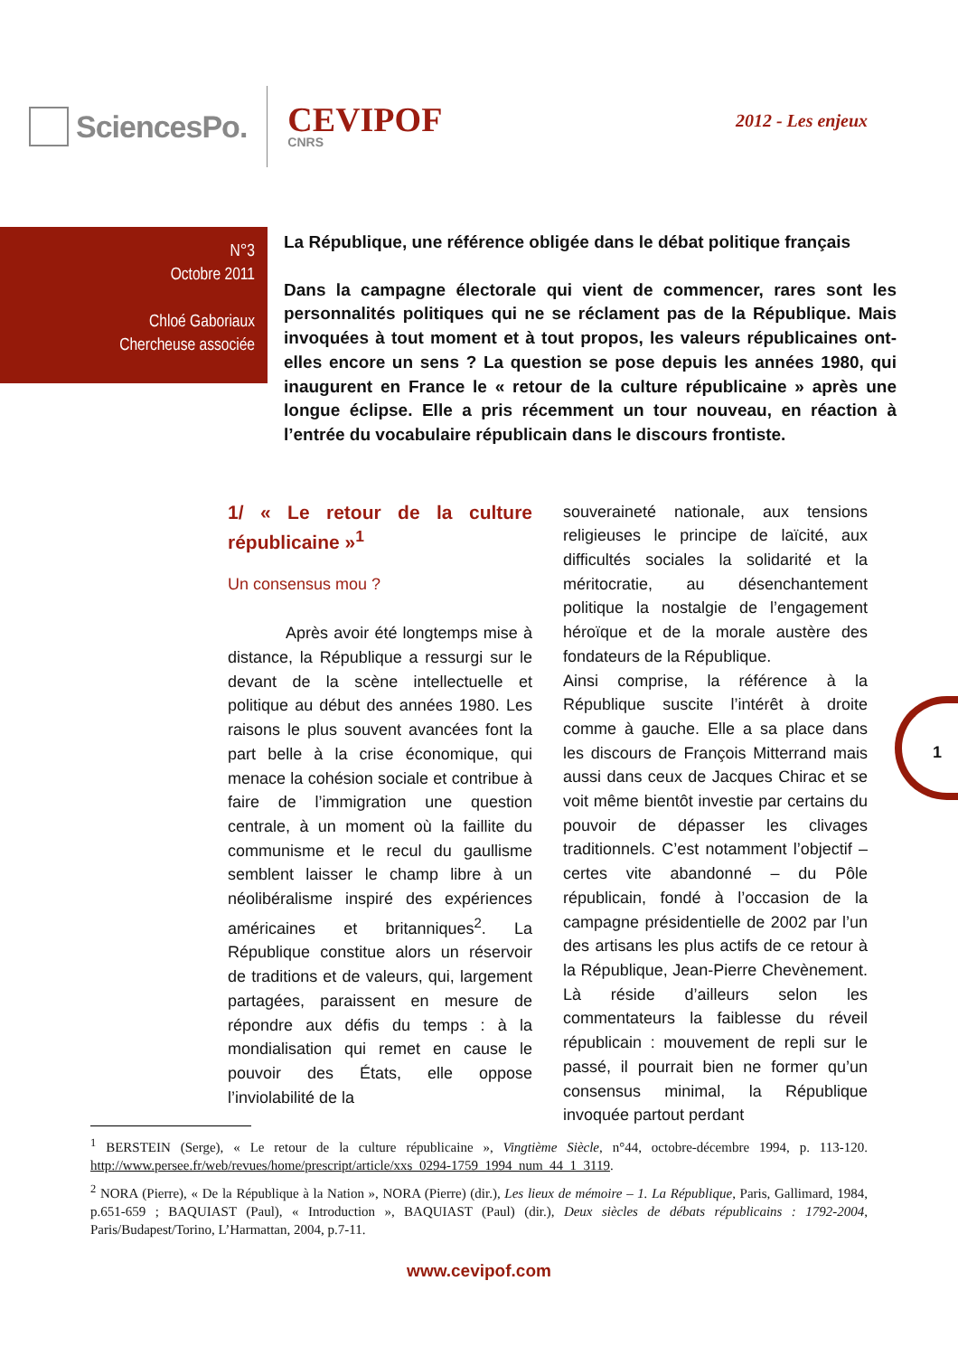SciencesPo.
CEVIPOF
CNRS
2012 - Les enjeux
N°3
Octobre 2011
Chloé Gaboriaux
Chercheuse associée
La République, une référence obligée dans le débat politique français
Dans la campagne électorale qui vient de commencer, rares sont les personnalités politiques qui ne se réclament pas de la République. Mais invoquées à tout moment et à tout propos, les valeurs républicaines ont-elles encore un sens ? La question se pose depuis les années 1980, qui inaugurent en France le « retour de la culture républicaine » après une longue éclipse. Elle a pris récemment un tour nouveau, en réaction à l’entrée du vocabulaire républicain dans le discours frontiste.
1/ « Le retour de la culture républicaine »<sup>1</sup>
Un consensus mou ?
Après avoir été longtemps mise à distance, la République a ressurgi sur le devant de la scène intellectuelle et politique au début des années 1980. Les raisons le plus souvent avancées font la part belle à la crise économique, qui menace la cohésion sociale et contribue à faire de l’immigration une question centrale, à un moment où la faillite du communisme et le recul du gaullisme semblent laisser le champ libre à un néolibéralisme inspiré des expériences américaines et britanniques<sup>2</sup>. La République constitue alors un réservoir de traditions et de valeurs, qui, largement partagées, paraissent en mesure de répondre aux défis du temps : à la mondialisation qui remet en cause le pouvoir des États, elle oppose l’inviolabilité de la
souveraineté nationale, aux tensions religieuses le principe de laïcité, aux difficultés sociales la solidarité et la méritocratie, au désenchantement politique la nostalgie de l’engagement héroïque et de la morale austère des fondateurs de la République.
Ainsi comprise, la référence à la République suscite l’intérêt à droite comme à gauche. Elle a sa place dans les discours de François Mitterrand mais aussi dans ceux de Jacques Chirac et se voit même bientôt investie par certains du pouvoir de dépasser les clivages traditionnels. C’est notamment l’objectif – certes vite abandonné – du Pôle républicain, fondé à l’occasion de la campagne présidentielle de 2002 par l’un des artisans les plus actifs de ce retour à la République, Jean-Pierre Chevènement. Là réside d’ailleurs selon les commentateurs la faiblesse du réveil républicain : mouvement de repli sur le passé, il pourrait bien ne former qu’un consensus minimal, la République invoquée partout perdant
1
<sup>1</sup> BERSTEIN (Serge), « Le retour de la culture républicaine », Vingtième Siècle, n°44, octobre-décembre 1994, p. 113-120. http://www.persee.fr/web/revues/home/prescript/article/xxs_0294-1759_1994_num_44_1_3119.
<sup>2</sup> NORA (Pierre), « De la République à la Nation », NORA (Pierre) (dir.), Les lieux de mémoire – 1. La République, Paris, Gallimard, 1984, p.651-659 ; BAQUIAST (Paul), « Introduction », BAQUIAST (Paul) (dir.), Deux siècles de débats républicains : 1792-2004, Paris/Budapest/Torino, L’Harmattan, 2004, p.7-11.
www.cevipof.com